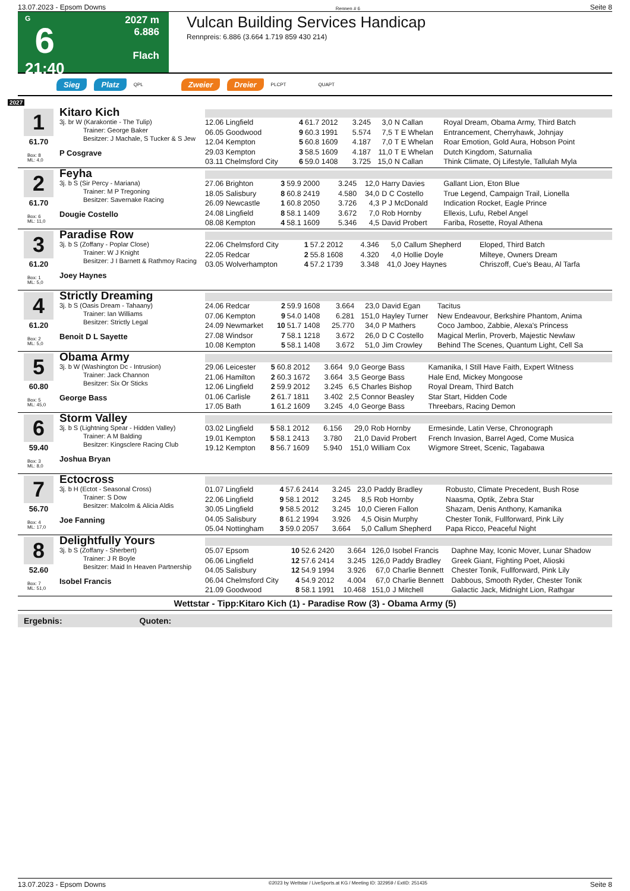13.07.2023 - Epsom Downs Rennen # 6 Seite 8
G
6
21:40
2027 m
6.886
Flach
Vulcan Building Services Handicap
Rennpreis: 6.886 (3.664 1.719 859 430 214)
Sieg Platz QPL Zweier Dreier PLCPT QUAPT
2027
1
61.70
Box: 8
ML: 4,0
Kitaro Kich
3j. br W (Karakontie - The Tulip)
Trainer: George Baker
Besitzer: J Machale, S Tucker & S Jew
P Cosgrave
| 12.06 Lingfield | 4 | 61.7 2012 | 3.245 | 3,0 | N Callan | Royal Dream, Obama Army, Third Batch |
| 06.05 Goodwood | 9 | 60.3 1991 | 5.574 | 7,5 | T E Whelan | Entrancement, Cherryhawk, Johnjay |
| 12.04 Kempton | 5 | 60.8 1609 | 4.187 | 7,0 | T E Whelan | Roar Emotion, Gold Aura, Hobson Point |
| 29.03 Kempton | 3 | 58.5 1609 | 4.187 | 11,0 | T E Whelan | Dutch Kingdom, Saturnalia |
| 03.11 Chelmsford City | 6 | 59.0 1408 | 3.725 | 15,0 | N Callan | Think Climate, Oj Lifestyle, Tallulah Myla |
2
61.70
Box: 6
ML: 11,0
Feyha
3j. b S (Sir Percy - Mariana)
Trainer: M P Tregoning
Besitzer: Savernake Racing
Dougie Costello
| 27.06 Brighton | 3 | 59.9 2000 | 3.245 | 12,0 | Harry Davies | Gallant Lion, Eton Blue |
| 18.05 Salisbury | 8 | 60.8 2419 | 4.580 | 34,0 | D C Costello | True Legend, Campaign Trail, Lionella |
| 26.09 Newcastle | 1 | 60.8 2050 | 3.726 | 4,3 | P J McDonald | Indication Rocket, Eagle Prince |
| 24.08 Lingfield | 8 | 58.1 1409 | 3.672 | 7,0 | Rob Hornby | Ellexis, Lufu, Rebel Angel |
| 08.08 Kempton | 4 | 58.1 1609 | 5.346 | 4,5 | David Probert | Fariba, Rosette, Royal Athena |
3
61.20
Box: 1
ML: 5,0
Paradise Row
3j. b S (Zoffany - Poplar Close)
Trainer: W J Knight
Besitzer: J I Barnett & Rathmoy Racing
Joey Haynes
| 22.06 Chelmsford City | 1 | 57.2 2012 | 4.346 | 5,0 | Callum Shepherd | Eloped, Third Batch |
| 22.05 Redcar | 2 | 55.8 1608 | 4.320 | 4,0 | Hollie Doyle | Milteye, Owners Dream |
| 03.05 Wolverhampton | 4 | 57.2 1739 | 3.348 | 41,0 | Joey Haynes | Chriszoff, Cue's Beau, Al Tarfa |
4
61.20
Box: 2
ML: 5,0
Strictly Dreaming
3j. b S (Oasis Dream - Tahaany)
Trainer: Ian Williams
Besitzer: Strictly Legal
Benoit D L Sayette
| 24.06 Redcar | 2 | 59.9 1608 | 3.664 | 23,0 | David Egan | Tacitus |
| 07.06 Kempton | 9 | 54.0 1408 | 6.281 | 151,0 | Hayley Turner | New Endeavour, Berkshire Phantom, Anima |
| 24.09 Newmarket | 10 | 51.7 1408 | 25.770 | 34,0 | P Mathers | Coco Jamboo, Zabbie, Alexa's Princess |
| 27.08 Windsor | 7 | 58.1 1218 | 3.672 | 26,0 | D C Costello | Magical Merlin, Proverb, Majestic Newlaw |
| 10.08 Kempton | 5 | 58.1 1408 | 3.672 | 51,0 | Jim Crowley | Behind The Scenes, Quantum Light, Cell Sa |
5
60.80
Box: 5
ML: 45,0
Obama Army
3j. b W (Washington Dc - Intrusion)
Trainer: Jack Channon
Besitzer: Six Or Sticks
George Bass
| 29.06 Leicester | 5 | 60.8 2012 | 3.664 | 9,0 | George Bass | Kamanika, I Still Have Faith, Expert Witness |
| 21.06 Hamilton | 2 | 60.3 1672 | 3.664 | 3,5 | George Bass | Hale End, Mickey Mongoose |
| 12.06 Lingfield | 2 | 59.9 2012 | 3.245 | 6,5 | Charles Bishop | Royal Dream, Third Batch |
| 01.06 Carlisle | 2 | 61.7 1811 | 3.402 | 2,5 | Connor Beasley | Star Start, Hidden Code |
| 17.05 Bath | 1 | 61.2 1609 | 3.245 | 4,0 | George Bass | Threebars, Racing Demon |
6
59.40
Box: 3
ML: 8,0
Storm Valley
3j. b S (Lightning Spear - Hidden Valley)
Trainer: A M Balding
Besitzer: Kingsclere Racing Club
Joshua Bryan
| 03.02 Lingfield | 5 | 58.1 2012 | 6.156 | 29,0 | Rob Hornby | Ermesinde, Latin Verse, Chronograph |
| 19.01 Kempton | 5 | 58.1 2413 | 3.780 | 21,0 | David Probert | French Invasion, Barrel Aged, Come Musica |
| 19.12 Kempton | 8 | 56.7 1609 | 5.940 | 151,0 | William Cox | Wigmore Street, Scenic, Tagabawa |
7
56.70
Box: 4
ML: 17,0
Ectocross
3j. b H (Ectot - Seasonal Cross)
Trainer: S Dow
Besitzer: Malcolm & Alicia Aldis
Joe Fanning
| 01.07 Lingfield | 4 | 57.6 2414 | 3.245 | 23,0 | Paddy Bradley | Robusto, Climate Precedent, Bush Rose |
| 22.06 Lingfield | 9 | 58.1 2012 | 3.245 | 8,5 | Rob Hornby | Naasma, Optik, Zebra Star |
| 30.05 Lingfield | 9 | 58.5 2012 | 3.245 | 10,0 | Cieren Fallon | Shazam, Denis Anthony, Kamanika |
| 04.05 Salisbury | 8 | 61.2 1994 | 3.926 | 4,5 | Oisin Murphy | Chester Tonik, Fullforward, Pink Lily |
| 05.04 Nottingham | 3 | 59.0 2057 | 3.664 | 5,0 | Callum Shepherd | Papa Ricco, Peaceful Night |
8
52.60
Box: 7
ML: 51,0
Delightfully Yours
3j. b S (Zoffany - Sherbert)
Trainer: J R Boyle
Besitzer: Maid In Heaven Partnership
Isobel Francis
| 05.07 Epsom | 10 | 52.6 2420 | 3.664 | 126,0 | Isobel Francis | Daphne May, Iconic Mover, Lunar Shadow |
| 06.06 Lingfield | 12 | 57.6 2414 | 3.245 | 126,0 | Paddy Bradley | Greek Giant, Fighting Poet, Alioski |
| 04.05 Salisbury | 12 | 54.9 1994 | 3.926 | 67,0 | Charlie Bennett | Chester Tonik, Fullforward, Pink Lily |
| 06.04 Chelmsford City | 4 | 54.9 2012 | 4.004 | 67,0 | Charlie Bennett | Dabbous, Smooth Ryder, Chester Tonik |
| 21.09 Goodwood | 8 | 58.1 1991 | 10.468 | 151,0 | J Mitchell | Galactic Jack, Midnight Lion, Rathgar |
Wettstar - Tipp:Kitaro Kich (1) - Paradise Row (3) - Obama Army (5)
Ergebnis: Quoten:
13.07.2023 - Epsom Downs ©2023 by Wettstar / LiveSports.at KG / Meeting ID: 322959 / ExtID: 251435 Seite 8